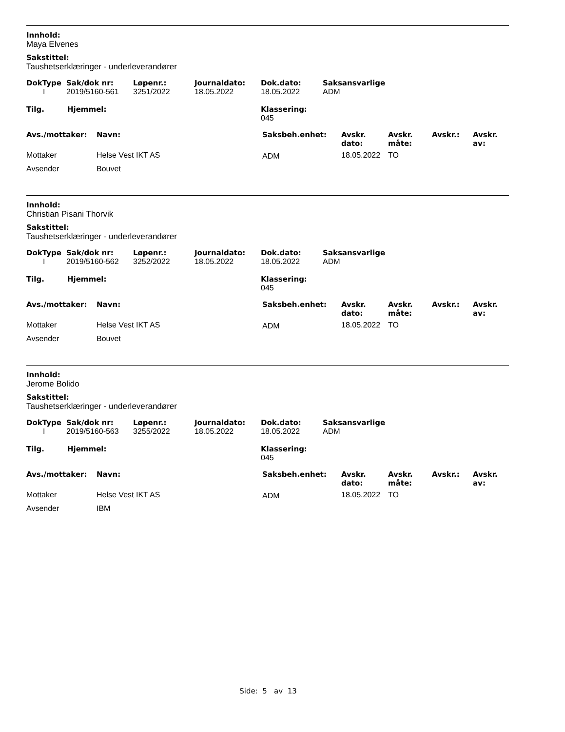Innhold:
Maya Elvenes
Sakstittel:
Taushetserklæringer - underleverandører
| DokType | Sak/dok nr: | Løpenr.: | Journaldato: | Dok.dato: | Saksansvarlige |
| --- | --- | --- | --- | --- | --- |
| I | 2019/5160-561 | 3251/2022 | 18.05.2022 | 18.05.2022 | ADM |
| Tilg. | Hjemmel: | Klassering: 045 |
| --- | --- | --- |
| Avs./mottaker: | Navn: | Saksbeh.enhet: | Avskr. dato: | Avskr. måte: | Avskr.: | Avskr. av: |
| --- | --- | --- | --- | --- | --- | --- |
| Mottaker | Helse Vest IKT AS | ADM | 18.05.2022 | TO | | |
| Avsender | Bouvet | | | | | |
Innhold:
Christian Pisani Thorvik
Sakstittel:
Taushetserklæringer - underleverandører
| DokType | Sak/dok nr: | Løpenr.: | Journaldato: | Dok.dato: | Saksansvarlige |
| --- | --- | --- | --- | --- | --- |
| I | 2019/5160-562 | 3252/2022 | 18.05.2022 | 18.05.2022 | ADM |
| Tilg. | Hjemmel: | Klassering: 045 |
| --- | --- | --- |
| Avs./mottaker: | Navn: | Saksbeh.enhet: | Avskr. dato: | Avskr. måte: | Avskr.: | Avskr. av: |
| --- | --- | --- | --- | --- | --- | --- |
| Mottaker | Helse Vest IKT AS | ADM | 18.05.2022 | TO | | |
| Avsender | Bouvet | | | | | |
Innhold:
Jerome Bolido
Sakstittel:
Taushetserklæringer - underleverandører
| DokType | Sak/dok nr: | Løpenr.: | Journaldato: | Dok.dato: | Saksansvarlige |
| --- | --- | --- | --- | --- | --- |
| I | 2019/5160-563 | 3255/2022 | 18.05.2022 | 18.05.2022 | ADM |
| Tilg. | Hjemmel: | Klassering: 045 |
| --- | --- | --- |
| Avs./mottaker: | Navn: | Saksbeh.enhet: | Avskr. dato: | Avskr. måte: | Avskr.: | Avskr. av: |
| --- | --- | --- | --- | --- | --- | --- |
| Mottaker | Helse Vest IKT AS | ADM | 18.05.2022 | TO | | |
| Avsender | IBM | | | | | |
Side: 5 av 13